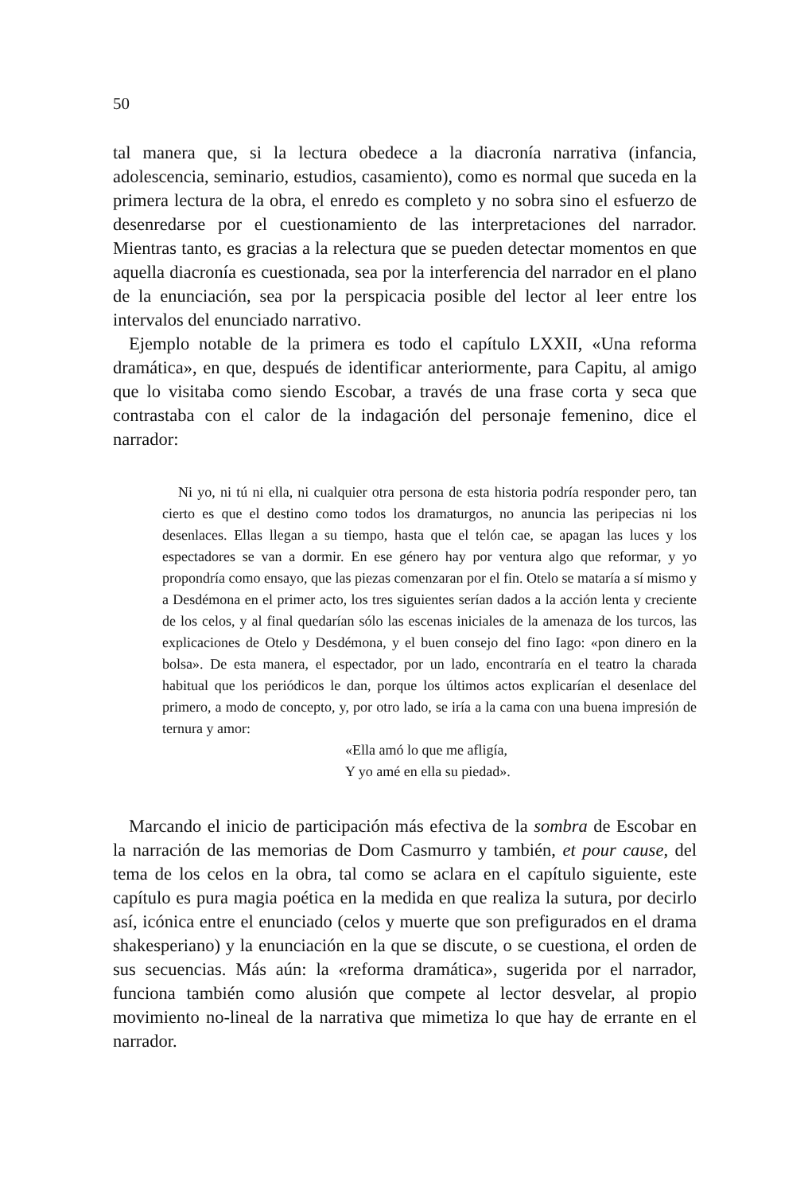50
tal manera que, si la lectura obedece a la diacronía narrativa (infancia, adolescencia, seminario, estudios, casamiento), como es normal que suceda en la primera lectura de la obra, el enredo es completo y no sobra sino el esfuerzo de desenredarse por el cuestionamiento de las interpretaciones del narrador. Mientras tanto, es gracias a la relectura que se pueden detectar momentos en que aquella diacronía es cuestionada, sea por la interferencia del narrador en el plano de la enunciación, sea por la perspicacia posible del lector al leer entre los intervalos del enunciado narrativo.
Ejemplo notable de la primera es todo el capítulo LXXII, «Una reforma dramática», en que, después de identificar anteriormente, para Capitu, al amigo que lo visitaba como siendo Escobar, a través de una frase corta y seca que contrastaba con el calor de la indagación del personaje femenino, dice el narrador:
Ni yo, ni tú ni ella, ni cualquier otra persona de esta historia podría responder pero, tan cierto es que el destino como todos los dramaturgos, no anuncia las peripecias ni los desenlaces. Ellas llegan a su tiempo, hasta que el telón cae, se apagan las luces y los espectadores se van a dormir. En ese género hay por ventura algo que reformar, y yo propondría como ensayo, que las piezas comenzaran por el fin. Otelo se mataría a sí mismo y a Desdémona en el primer acto, los tres siguientes serían dados a la acción lenta y creciente de los celos, y al final quedarían sólo las escenas iniciales de la amenaza de los turcos, las explicaciones de Otelo y Desdémona, y el buen consejo del fino Iago: «pon dinero en la bolsa». De esta manera, el espectador, por un lado, encontraría en el teatro la charada habitual que los periódicos le dan, porque los últimos actos explicarían el desenlace del primero, a modo de concepto, y, por otro lado, se iría a la cama con una buena impresión de ternura y amor:
«Ella amó lo que me afligía,
Y yo amé en ella su piedad».
Marcando el inicio de participación más efectiva de la sombra de Escobar en la narración de las memorias de Dom Casmurro y también, et pour cause, del tema de los celos en la obra, tal como se aclara en el capítulo siguiente, este capítulo es pura magia poética en la medida en que realiza la sutura, por decirlo así, icónica entre el enunciado (celos y muerte que son prefigurados en el drama shakesperiano) y la enunciación en la que se discute, o se cuestiona, el orden de sus secuencias. Más aún: la «reforma dramática», sugerida por el narrador, funciona también como alusión que compete al lector desvelar, al propio movimiento no-lineal de la narrativa que mimetiza lo que hay de errante en el narrador.